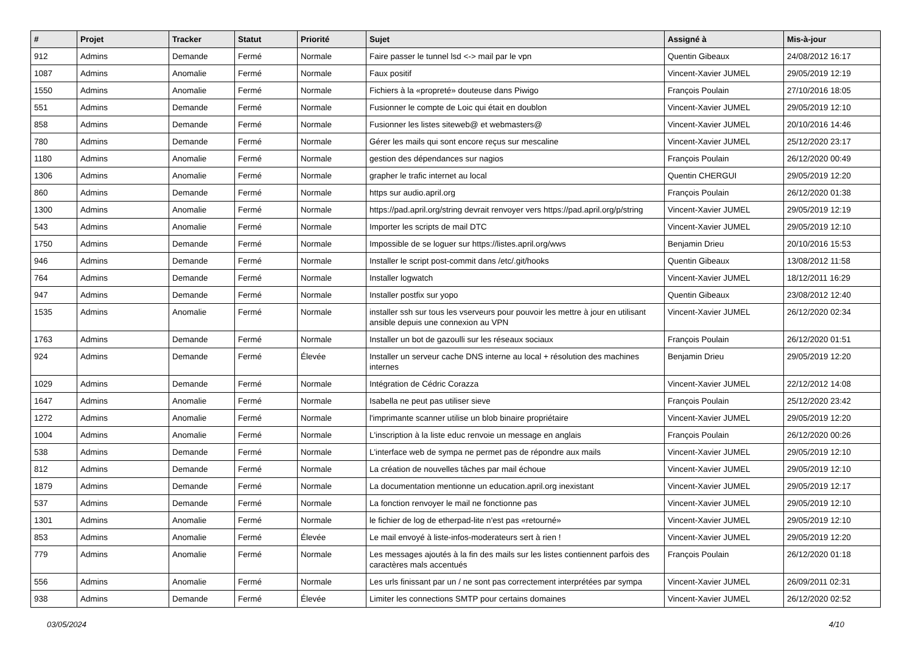| # | Projet | Tracker | Statut | Priorité | Sujet | Assigné à | Mis-à-jour |
| --- | --- | --- | --- | --- | --- | --- | --- |
| 912 | Admins | Demande | Fermé | Normale | Faire passer le tunnel lsd <-> mail par le vpn | Quentin Gibeaux | 24/08/2012 16:17 |
| 1087 | Admins | Anomalie | Fermé | Normale | Faux positif | Vincent-Xavier JUMEL | 29/05/2019 12:19 |
| 1550 | Admins | Anomalie | Fermé | Normale | Fichiers à la «propreté» douteuse dans Piwigo | François Poulain | 27/10/2016 18:05 |
| 551 | Admins | Demande | Fermé | Normale | Fusionner le compte de Loic qui était en doublon | Vincent-Xavier JUMEL | 29/05/2019 12:10 |
| 858 | Admins | Demande | Fermé | Normale | Fusionner les listes siteweb@ et webmasters@ | Vincent-Xavier JUMEL | 20/10/2016 14:46 |
| 780 | Admins | Demande | Fermé | Normale | Gérer les mails qui sont encore reçus sur mescaline | Vincent-Xavier JUMEL | 25/12/2020 23:17 |
| 1180 | Admins | Anomalie | Fermé | Normale | gestion des dépendances sur nagios | François Poulain | 26/12/2020 00:49 |
| 1306 | Admins | Anomalie | Fermé | Normale | grapher le trafic internet au local | Quentin CHERGUI | 29/05/2019 12:20 |
| 860 | Admins | Demande | Fermé | Normale | https sur audio.april.org | François Poulain | 26/12/2020 01:38 |
| 1300 | Admins | Anomalie | Fermé | Normale | https://pad.april.org/string devrait renvoyer vers https://pad.april.org/p/string | Vincent-Xavier JUMEL | 29/05/2019 12:19 |
| 543 | Admins | Anomalie | Fermé | Normale | Importer les scripts de mail DTC | Vincent-Xavier JUMEL | 29/05/2019 12:10 |
| 1750 | Admins | Demande | Fermé | Normale | Impossible de se loguer sur https://listes.april.org/wws | Benjamin Drieu | 20/10/2016 15:53 |
| 946 | Admins | Demande | Fermé | Normale | Installer le script post-commit dans /etc/.git/hooks | Quentin Gibeaux | 13/08/2012 11:58 |
| 764 | Admins | Demande | Fermé | Normale | Installer logwatch | Vincent-Xavier JUMEL | 18/12/2011 16:29 |
| 947 | Admins | Demande | Fermé | Normale | Installer postfix sur yopo | Quentin Gibeaux | 23/08/2012 12:40 |
| 1535 | Admins | Anomalie | Fermé | Normale | installer ssh sur tous les vserveurs pour pouvoir les mettre à jour en utilisant ansible depuis une connexion au VPN | Vincent-Xavier JUMEL | 26/12/2020 02:34 |
| 1763 | Admins | Demande | Fermé | Normale | Installer un bot de gazoulli sur les réseaux sociaux | François Poulain | 26/12/2020 01:51 |
| 924 | Admins | Demande | Fermé | Élevée | Installer un serveur cache DNS interne au local + résolution des machines internes | Benjamin Drieu | 29/05/2019 12:20 |
| 1029 | Admins | Demande | Fermé | Normale | Intégration de Cédric Corazza | Vincent-Xavier JUMEL | 22/12/2012 14:08 |
| 1647 | Admins | Anomalie | Fermé | Normale | Isabella ne peut pas utiliser sieve | François Poulain | 25/12/2020 23:42 |
| 1272 | Admins | Anomalie | Fermé | Normale | l'imprimante scanner utilise un blob binaire propriétaire | Vincent-Xavier JUMEL | 29/05/2019 12:20 |
| 1004 | Admins | Anomalie | Fermé | Normale | L'inscription à la liste educ renvoie un message en anglais | François Poulain | 26/12/2020 00:26 |
| 538 | Admins | Demande | Fermé | Normale | L'interface web de sympa ne permet pas de répondre aux mails | Vincent-Xavier JUMEL | 29/05/2019 12:10 |
| 812 | Admins | Demande | Fermé | Normale | La création de nouvelles tâches par mail échoue | Vincent-Xavier JUMEL | 29/05/2019 12:10 |
| 1879 | Admins | Demande | Fermé | Normale | La documentation mentionne un education.april.org inexistant | Vincent-Xavier JUMEL | 29/05/2019 12:17 |
| 537 | Admins | Demande | Fermé | Normale | La fonction renvoyer le mail ne fonctionne pas | Vincent-Xavier JUMEL | 29/05/2019 12:10 |
| 1301 | Admins | Anomalie | Fermé | Normale | le fichier de log de etherpad-lite n'est pas «retourné» | Vincent-Xavier JUMEL | 29/05/2019 12:10 |
| 853 | Admins | Anomalie | Fermé | Élevée | Le mail envoyé à liste-infos-moderateurs sert à rien ! | Vincent-Xavier JUMEL | 29/05/2019 12:20 |
| 779 | Admins | Anomalie | Fermé | Normale | Les messages ajoutés à la fin des mails sur les listes contiennent parfois des caractères mals accentués | François Poulain | 26/12/2020 01:18 |
| 556 | Admins | Anomalie | Fermé | Normale | Les urls finissant par un / ne sont pas correctement interprétées par sympa | Vincent-Xavier JUMEL | 26/09/2011 02:31 |
| 938 | Admins | Demande | Fermé | Élevée | Limiter les connections SMTP pour certains domaines | Vincent-Xavier JUMEL | 26/12/2020 02:52 |
03/05/2024 4/10